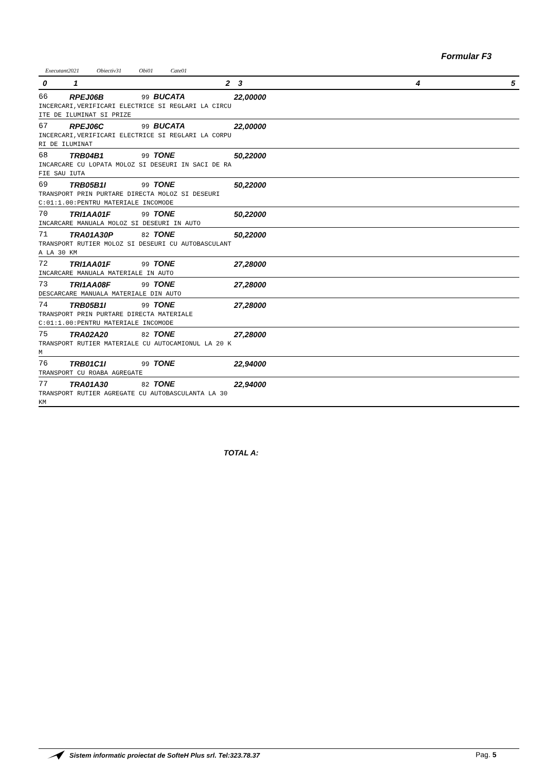Formular F3
Executant2021 Obiectiv31 Obi01 Cate01
| 0 | 1 | 2 | 3 | 4 | 5 |
| --- | --- | --- | --- | --- | --- |
| 66 | RPEJ06B | 99 BUCATA | 22,00000 | | |
| INCERCARI,VERIFICARI ELECTRICE SI REGLARI LA CIRCU | | | | | |
| ITE DE ILUMINAT SI PRIZE | | | | | |
| 67 | RPEJ06C | 99 BUCATA | 22,00000 | | |
| INCERCARI,VERIFICARI ELECTRICE SI REGLARI LA CORPU | | | | | |
| RI DE ILUMINAT | | | | | |
| 68 | TRB04B1 | 99 TONE | 50,22000 | | |
| INCARCARE CU LOPATA MOLOZ SI DESEURI IN SACI DE RA | | | | | |
| FIE SAU IUTA | | | | | |
| 69 | TRB05B1I | 99 TONE | 50,22000 | | |
| TRANSPORT PRIN PURTARE DIRECTA MOLOZ SI DESEURI | | | | | |
| C:01:1.00:PENTRU MATERIALE INCOMODE | | | | | |
| 70 | TRI1AA01F | 99 TONE | 50,22000 | | |
| INCARCARE MANUALA MOLOZ SI DESEURI IN AUTO | | | | | |
| 71 | TRA01A30P | 82 TONE | 50,22000 | | |
| TRANSPORT RUTIER MOLOZ SI DESEURI CU AUTOBASCULANT | | | | | |
| A LA 30 KM | | | | | |
| 72 | TRI1AA01F | 99 TONE | 27,28000 | | |
| INCARCARE MANUALA MATERIALE IN AUTO | | | | | |
| 73 | TRI1AA08F | 99 TONE | 27,28000 | | |
| DESCARCARE MANUALA MATERIALE DIN AUTO | | | | | |
| 74 | TRB05B1I | 99 TONE | 27,28000 | | |
| TRANSPORT PRIN PURTARE DIRECTA MATERIALE | | | | | |
| C:01:1.00:PENTRU MATERIALE INCOMODE | | | | | |
| 75 | TRA02A20 | 82 TONE | 27,28000 | | |
| TRANSPORT RUTIER MATERIALE CU AUTOCAMIONUL LA 20 K | | | | | |
| M | | | | | |
| 76 | TRB01C1I | 99 TONE | 22,94000 | | |
| TRANSPORT CU ROABA AGREGATE | | | | | |
| 77 | TRA01A30 | 82 TONE | 22,94000 | | |
| TRANSPORT RUTIER AGREGATE CU AUTOBASCULANTA LA 30 | | | | | |
| KM | | | | | |
TOTAL A:
Sistem informatic proiectat de SofteH Plus srl. Tel:323.78.37
Pag. 5